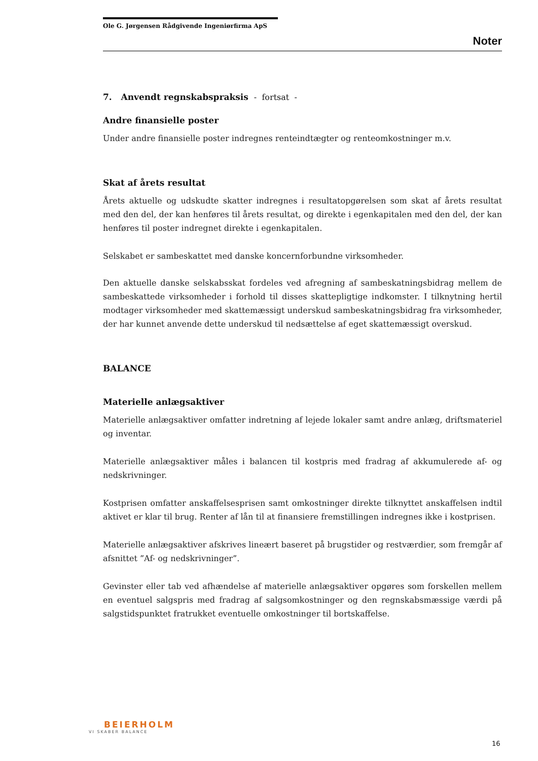Ole G. Jørgensen Rådgivende Ingeniørfirma ApS
Noter
7. Anvendt regnskabspraksis - fortsat -
Andre finansielle poster
Under andre finansielle poster indregnes renteindtægter og renteomkostninger m.v.
Skat af årets resultat
Årets aktuelle og udskudte skatter indregnes i resultatopgørelsen som skat af årets resultat med den del, der kan henføres til årets resultat, og direkte i egenkapitalen med den del, der kan henføres til poster indregnet direkte i egenkapitalen.
Selskabet er sambeskattet med danske koncernforbundne virksomheder.
Den aktuelle danske selskabsskat fordeles ved afregning af sambeskatningsbidrag mellem de sambeskattede virksomheder i forhold til disses skattepligtige indkomster. I tilknytning hertil modtager virksomheder med skattemæssigt underskud sambeskatningsbidrag fra virksomheder, der har kunnet anvende dette underskud til nedsættelse af eget skattemæssigt overskud.
BALANCE
Materielle anlægsaktiver
Materielle anlægsaktiver omfatter indretning af lejede lokaler samt andre anlæg, driftsmateriel og inventar.
Materielle anlægsaktiver måles i balancen til kostpris med fradrag af akkumulerede af- og nedskrivninger.
Kostprisen omfatter anskaffelsesprisen samt omkostninger direkte tilknyttet anskaffelsen indtil aktivet er klar til brug. Renter af lån til at finansiere fremstillingen indregnes ikke i kostprisen.
Materielle anlægsaktiver afskrives lineært baseret på brugstider og restværdier, som fremgår af afsnittet ”Af- og nedskrivninger”.
Gevinster eller tab ved afhændelse af materielle anlægsaktiver opgøres som forskellen mellem en eventuel salgspris med fradrag af salgsomkostninger og den regnskabsmæssige værdi på salgstidspunktet fratrukket eventuelle omkostninger til bortskaffelse.
BEIERHOLM
VI SKABER BALANCE
16